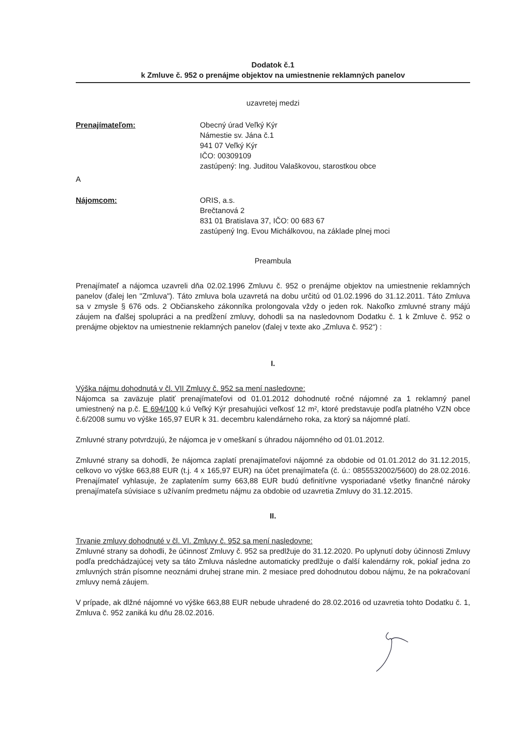Dodatok č.1
k Zmluve č. 952 o prenájme objektov na umiestnenie reklamných panelov
uzavretej medzi
Prenajímateľom: Obecný úrad Veľký Kýr
Námestie sv. Jána č.1
941 07 Veľký Kýr
IČO: 00309109
zastúpený: Ing. Juditou Valaškovou, starostkou obce
A
Nájomcom: ORIS, a.s.
Brečtanová 2
831 01 Bratislava 37, IČO: 00 683 67
zastúpený Ing. Evou Michálkovou, na základe plnej moci
Preambula
Prenajímateľ a nájomca uzavreli dňa 02.02.1996 Zmluvu č. 952 o prenájme objektov na umiestnenie reklamných panelov (ďalej len "Zmluva"). Táto zmluva bola uzavretá na dobu určitú od 01.02.1996 do 31.12.2011. Táto Zmluva sa v zmysle § 676 ods. 2 Občianskeho zákonníka prolongovala vždy o jeden rok. Nakoľko zmluvné strany májú záujem na ďalšej spolupráci a na predĺžení zmluvy, dohodli sa na nasledovnom Dodatku č. 1 k Zmluve č. 952 o prenájme objektov na umiestnenie reklamných panelov (ďalej v texte ako „Zmluva č. 952“) :
I.
Výška nájmu dohodnutá v čl. VII Zmluvy č. 952 sa mení nasledovne:
Nájomca sa zaväzuje platiť prenajímateľovi od 01.01.2012 dohodnuté ročné nájomné za 1 reklamný panel umiestnený na p.č. E 694/100 k.ú Veľký Kýr presahujúci veľkosť 12 m², ktoré predstavuje podľa platného VZN obce č.6/2008 sumu vo výške 165,97 EUR k 31. decembru kalendárneho roka, za ktorý sa nájomné platí.
Zmluvné strany potvrdzujú, že nájomca je v omeškaní s úhradou nájomného od 01.01.2012.
Zmluvné strany sa dohodli, že nájomca zaplatí prenajímateľovi nájomné za obdobie od 01.01.2012 do 31.12.2015, celkovo vo výške 663,88 EUR (t.j. 4 x 165,97 EUR) na účet prenajímateľa (č. ú.: 0855532002/5600) do 28.02.2016. Prenajímateľ vyhlasuje, že zaplatením sumy 663,88 EUR budú definitívne vysporiadané všetky finančné nároky prenajímateľa súvisiace s užívaním predmetu nájmu za obdobie od uzavretia Zmluvy do 31.12.2015.
II.
Trvanie zmluvy dohodnuté v čl. VI. Zmluvy č. 952 sa mení nasledovne:
Zmluvné strany sa dohodli, že účinnosť Zmluvy č. 952 sa predlžuje do 31.12.2020. Po uplynutí doby účinnosti Zmluvy podľa predchádzajúcej vety sa táto Zmluva následne automaticky predlžuje o ďalší kalendárny rok, pokiaľ jedna zo zmluvných strán písomne neoznámi druhej strane min. 2 mesiace pred dohodnutou dobou nájmu, že na pokračovaní zmluvy nemá záujem.
V prípade, ak dlžné nájomné vo výške 663,88 EUR nebude uhradené do 28.02.2016 od uzavretia tohto Dodatku č. 1, Zmluva č. 952 zaniká ku dňu 28.02.2016.